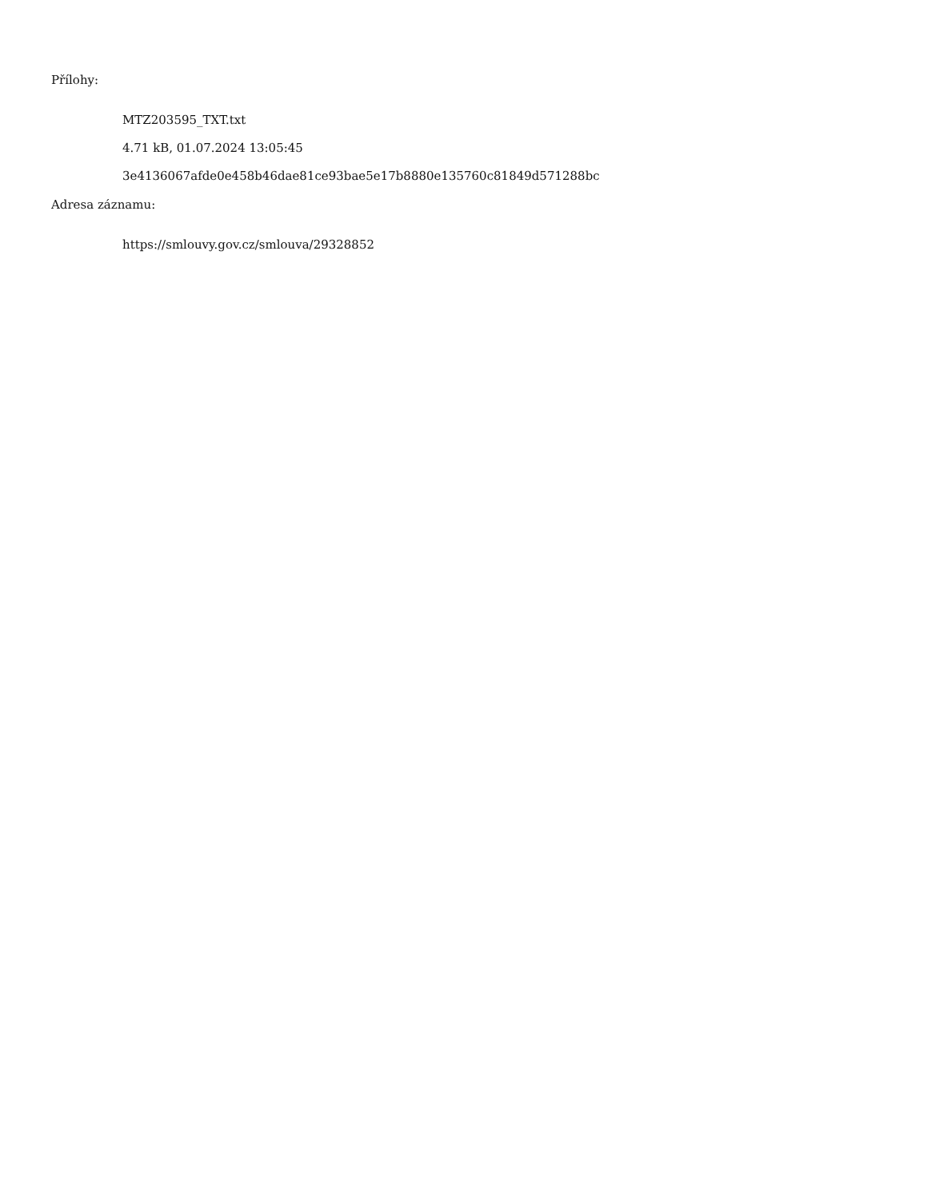Přílohy:
MTZ203595_TXT.txt
4.71 kB, 01.07.2024 13:05:45
3e4136067afde0e458b46dae81ce93bae5e17b8880e135760c81849d571288bc
Adresa záznamu:
https://smlouvy.gov.cz/smlouva/29328852